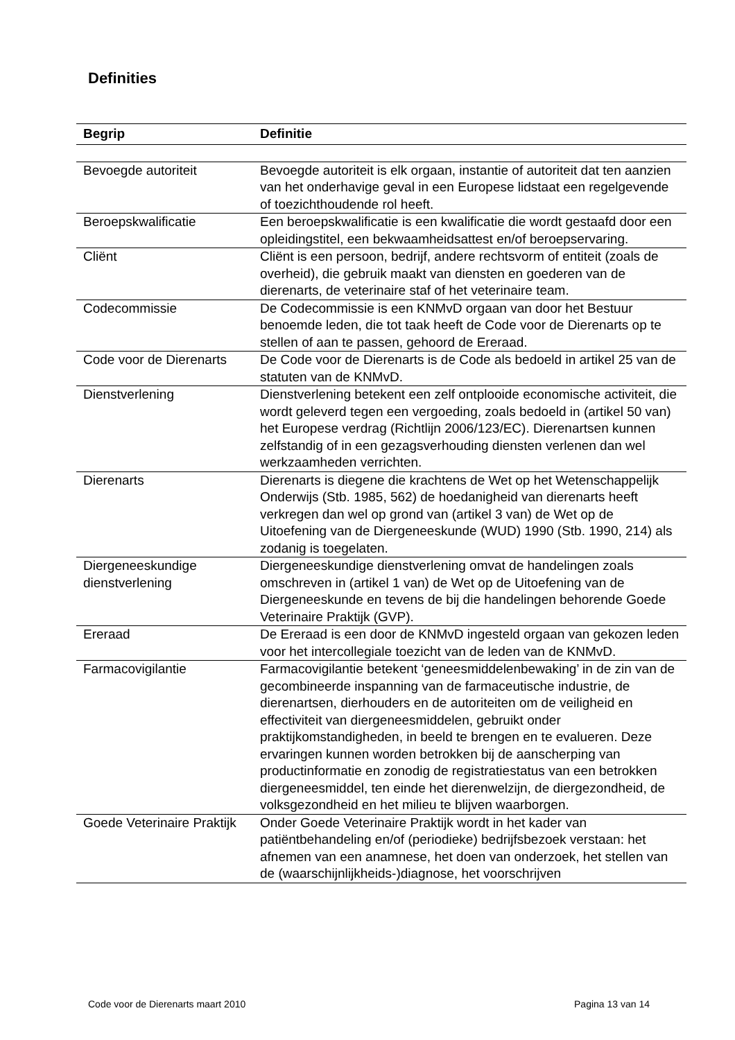Definities
| Begrip | Definitie |
| --- | --- |
| Bevoegde autoriteit | Bevoegde autoriteit is elk orgaan, instantie of autoriteit dat ten aanzien van het onderhavige geval in een Europese lidstaat een regelgevende of toezichthoudende rol heeft. |
| Beroepskwalificatie | Een beroepskwalificatie is een kwalificatie die wordt gestaafd door een opleidingstitel, een bekwaamheidsattest en/of beroepservaring. |
| Cliënt | Cliënt is een persoon, bedrijf, andere rechtsvorm of entiteit (zoals de overheid), die gebruik maakt van diensten en goederen van de dierenarts, de veterinaire staf of het veterinaire team. |
| Codecommissie | De Codecommissie is een KNMvD orgaan van door het Bestuur benoemde leden, die tot taak heeft de Code voor de Dierenarts op te stellen of aan te passen, gehoord de Ereraad. |
| Code voor de Dierenarts | De Code voor de Dierenarts is de Code als bedoeld in artikel 25 van de statuten van de KNMvD. |
| Dienstverlening | Dienstverlening betekent een zelf ontplooide economische activiteit, die wordt geleverd tegen een vergoeding, zoals bedoeld in (artikel 50 van) het Europese verdrag (Richtlijn 2006/123/EC). Dierenartsen kunnen zelfstandig of in een gezagsverhouding diensten verlenen dan wel werkzaamheden verrichten. |
| Dierenarts | Dierenarts is diegene die krachtens de Wet op het Wetenschappelijk Onderwijs (Stb. 1985, 562) de hoedanigheid van dierenarts heeft verkregen dan wel op grond van (artikel 3 van) de Wet op de Uitoefening van de Diergeneeskunde (WUD) 1990 (Stb. 1990, 214) als zodanig is toegelaten. |
| Diergeneeskundige dienstverlening | Diergeneeskundige dienstverlening omvat de handelingen zoals omschreven in (artikel 1 van) de Wet op de Uitoefening van de Diergeneeskunde en tevens de bij die handelingen behorende Goede Veterinaire Praktijk (GVP). |
| Ereraad | De Ereraad is een door de KNMvD ingesteld orgaan van gekozen leden voor het intercollegiale toezicht van de leden van de KNMvD. |
| Farmacovigilantie | Farmacovigilantie betekent ‘geneesmiddelenbewaking’ in de zin van de gecombineerde inspanning van de farmaceutische industrie, de dierenartsen, dierhouders en de autoriteiten om de veiligheid en effectiviteit van diergeneesmiddelen, gebruikt onder praktijkomstandigheden, in beeld te brengen en te evalueren. Deze ervaringen kunnen worden betrokken bij de aanscherping van productinformatie en zonodig de registratiestatus van een betrokken diergeneesmiddel, ten einde het dierenwelzijn, de diergezondheid, de volksgezondheid en het milieu te blijven waarborgen. |
| Goede Veterinaire Praktijk | Onder Goede Veterinaire Praktijk wordt in het kader van patiëntbehandeling en/of (periodieke) bedrijfsbezoek verstaan: het afnemen van een anamnese, het doen van onderzoek, het stellen van de (waarschijnlijkheids-)diagnose, het voorschrijven |
Code voor de Dierenarts maart 2010 Pagina 13 van 14